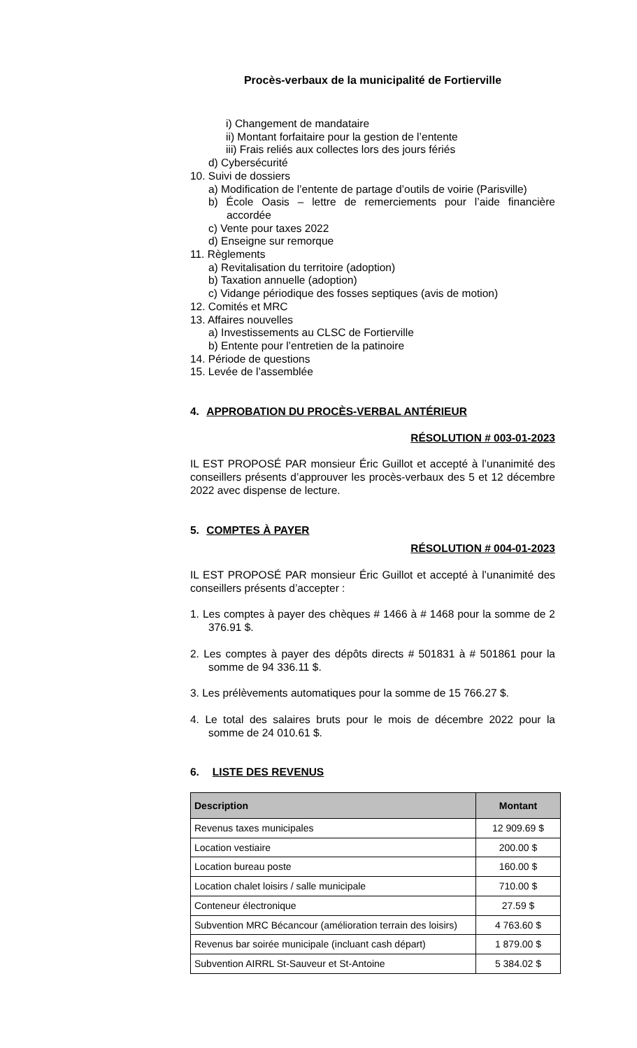Procès-verbaux de la municipalité de Fortierville
i) Changement de mandataire
ii) Montant forfaitaire pour la gestion de l’entente
iii) Frais reliés aux collectes lors des jours fériés
d) Cybersécurité
10. Suivi de dossiers
a) Modification de l’entente de partage d’outils de voirie (Parisville)
b) École Oasis – lettre de remerciements pour l’aide financière accordée
c) Vente pour taxes 2022
d) Enseigne sur remorque
11. Règlements
a) Revitalisation du territoire (adoption)
b) Taxation annuelle (adoption)
c) Vidange périodique des fosses septiques (avis de motion)
12. Comités et MRC
13. Affaires nouvelles
a) Investissements au CLSC de Fortierville
b) Entente pour l’entretien de la patinoire
14. Période de questions
15. Levée de l’assemblée
4. APPROBATION DU PROCÈS-VERBAL ANTÉRIEUR
RÉSOLUTION # 003-01-2023
IL EST PROPOSÉ PAR monsieur Éric Guillot et accepté à l’unanimité des conseillers présents d’approuver les procès-verbaux des 5 et 12 décembre 2022 avec dispense de lecture.
5. COMPTES À PAYER
RÉSOLUTION # 004-01-2023
IL EST PROPOSÉ PAR monsieur Éric Guillot et accepté à l’unanimité des conseillers présents d’accepter :
1. Les comptes à payer des chèques # 1466 à # 1468 pour la somme de 2 376.91 $.
2. Les comptes à payer des dépôts directs # 501831 à # 501861 pour la somme de 94 336.11 $.
3. Les prélèvements automatiques pour la somme de 15 766.27 $.
4. Le total des salaires bruts pour le mois de décembre 2022 pour la somme de 24 010.61 $.
6. LISTE DES REVENUS
| Description | Montant |
| --- | --- |
| Revenus taxes municipales | 12 909.69 $ |
| Location vestiaire | 200.00 $ |
| Location bureau poste | 160.00 $ |
| Location chalet loisirs / salle municipale | 710.00 $ |
| Conteneur électronique | 27.59 $ |
| Subvention MRC Bécancour (amélioration terrain des loisirs) | 4 763.60 $ |
| Revenus bar soirée municipale (incluant cash départ) | 1 879.00 $ |
| Subvention AIRRL St-Sauveur et St-Antoine | 5 384.02 $ |